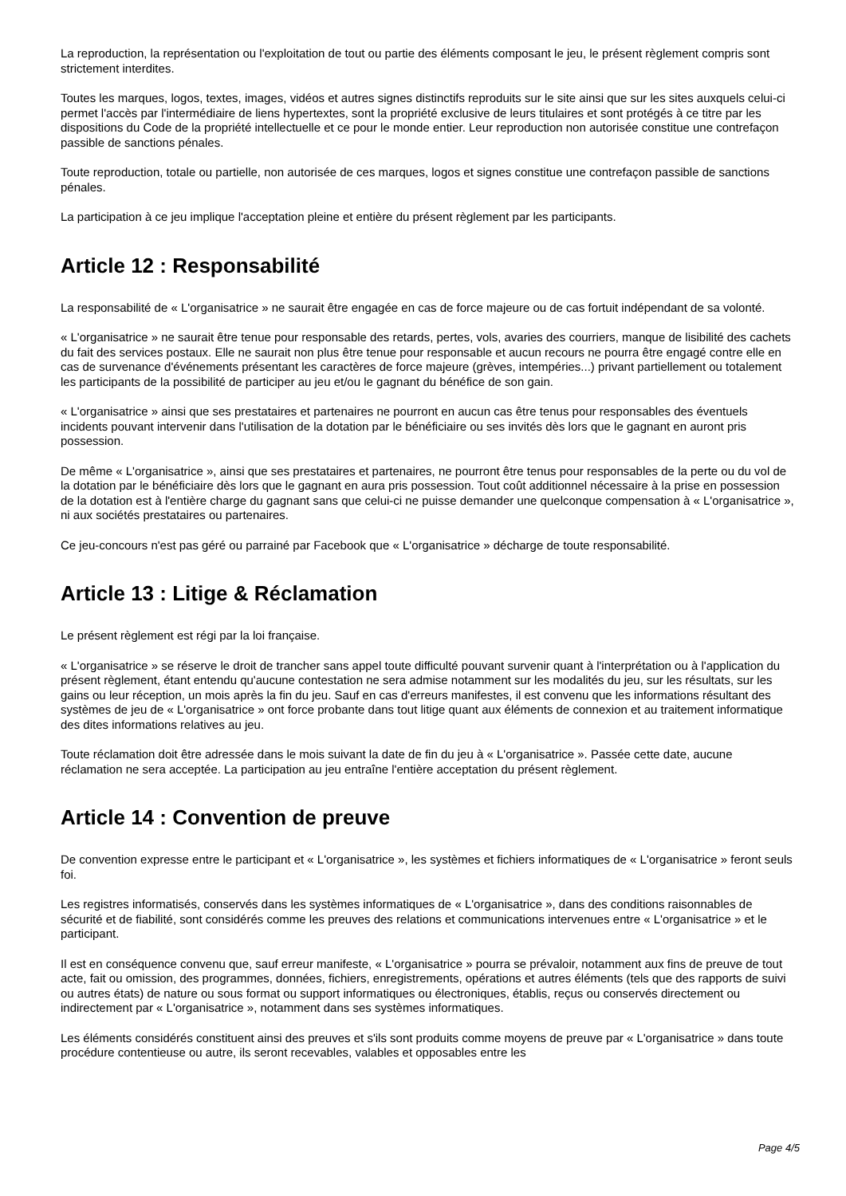La reproduction, la représentation ou l'exploitation de tout ou partie des éléments composant le jeu, le présent règlement compris sont strictement interdites.
Toutes les marques, logos, textes, images, vidéos et autres signes distinctifs reproduits sur le site ainsi que sur les sites auxquels celui-ci permet l'accès par l'intermédiaire de liens hypertextes, sont la propriété exclusive de leurs titulaires et sont protégés à ce titre par les dispositions du Code de la propriété intellectuelle et ce pour le monde entier. Leur reproduction non autorisée constitue une contrefaçon passible de sanctions pénales.
Toute reproduction, totale ou partielle, non autorisée de ces marques, logos et signes constitue une contrefaçon passible de sanctions pénales.
La participation à ce jeu implique l'acceptation pleine et entière du présent règlement par les participants.
Article 12 : Responsabilité
La responsabilité de « L'organisatrice » ne saurait être engagée en cas de force majeure ou de cas fortuit indépendant de sa volonté.
« L'organisatrice » ne saurait être tenue pour responsable des retards, pertes, vols, avaries des courriers, manque de lisibilité des cachets du fait des services postaux. Elle ne saurait non plus être tenue pour responsable et aucun recours ne pourra être engagé contre elle en cas de survenance d'événements présentant les caractères de force majeure (grèves, intempéries...) privant partiellement ou totalement les participants de la possibilité de participer au jeu et/ou le gagnant du bénéfice de son gain.
« L'organisatrice » ainsi que ses prestataires et partenaires ne pourront en aucun cas être tenus pour responsables des éventuels incidents pouvant intervenir dans l'utilisation de la dotation par le bénéficiaire ou ses invités dès lors que le gagnant en auront pris possession.
De même « L'organisatrice », ainsi que ses prestataires et partenaires, ne pourront être tenus pour responsables de la perte ou du vol de la dotation par le bénéficiaire dès lors que le gagnant en aura pris possession. Tout coût additionnel nécessaire à la prise en possession de la dotation est à l'entière charge du gagnant sans que celui-ci ne puisse demander une quelconque compensation à « L'organisatrice », ni aux sociétés prestataires ou partenaires.
Ce jeu-concours n'est pas géré ou parrainé par Facebook que « L'organisatrice » décharge de toute responsabilité.
Article 13 : Litige & Réclamation
Le présent règlement est régi par la loi française.
« L'organisatrice » se réserve le droit de trancher sans appel toute difficulté pouvant survenir quant à l'interprétation ou à l'application du présent règlement, étant entendu qu'aucune contestation ne sera admise notamment sur les modalités du jeu, sur les résultats, sur les gains ou leur réception, un mois après la fin du jeu. Sauf en cas d'erreurs manifestes, il est convenu que les informations résultant des systèmes de jeu de « L'organisatrice » ont force probante dans tout litige quant aux éléments de connexion et au traitement informatique des dites informations relatives au jeu.
Toute réclamation doit être adressée dans le mois suivant la date de fin du jeu à « L'organisatrice ». Passée cette date, aucune réclamation ne sera acceptée. La participation au jeu entraîne l'entière acceptation du présent règlement.
Article 14 : Convention de preuve
De convention expresse entre le participant et « L'organisatrice », les systèmes et fichiers informatiques de « L'organisatrice » feront seuls foi.
Les registres informatisés, conservés dans les systèmes informatiques de « L'organisatrice », dans des conditions raisonnables de sécurité et de fiabilité, sont considérés comme les preuves des relations et communications intervenues entre « L'organisatrice » et le participant.
Il est en conséquence convenu que, sauf erreur manifeste, « L'organisatrice » pourra se prévaloir, notamment aux fins de preuve de tout acte, fait ou omission, des programmes, données, fichiers, enregistrements, opérations et autres éléments (tels que des rapports de suivi ou autres états) de nature ou sous format ou support informatiques ou électroniques, établis, reçus ou conservés directement ou indirectement par « L'organisatrice », notamment dans ses systèmes informatiques.
Les éléments considérés constituent ainsi des preuves et s'ils sont produits comme moyens de preuve par « L'organisatrice » dans toute procédure contentieuse ou autre, ils seront recevables, valables et opposables entre les
Page 4/5